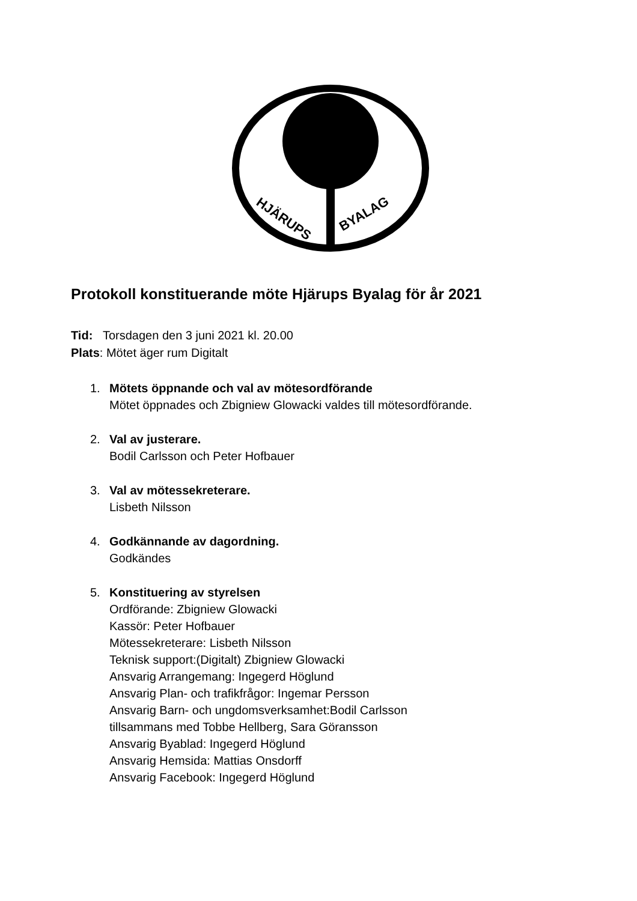HJÄRUPS
BYALAG
Protokoll konstituerande möte Hjärups Byalag för år 2021
Tid: Torsdagen den 3 juni 2021 kl. 20.00
Plats: Mötet äger rum Digitalt
1. Mötets öppnande och val av mötesordförande
Mötet öppnades och Zbigniew Glowacki valdes till mötesordförande.
2. Val av justerare.
Bodil Carlsson och Peter Hofbauer
3. Val av mötessekreterare.
Lisbeth Nilsson
4. Godkännande av dagordning.
Godkändes
5. Konstituering av styrelsen
Ordförande: Zbigniew Glowacki
Kassör: Peter Hofbauer
Mötessekreterare: Lisbeth Nilsson
Teknisk support:(Digitalt) Zbigniew Glowacki
Ansvarig Arrangemang: Ingegerd Höglund
Ansvarig Plan- och trafikfrågor: Ingemar Persson
Ansvarig Barn- och ungdomsverksamhet:Bodil Carlsson
tillsammans med Tobbe Hellberg, Sara Göransson
Ansvarig Byablad: Ingegerd Höglund
Ansvarig Hemsida: Mattias Onsdorff
Ansvarig Facebook: Ingegerd Höglund